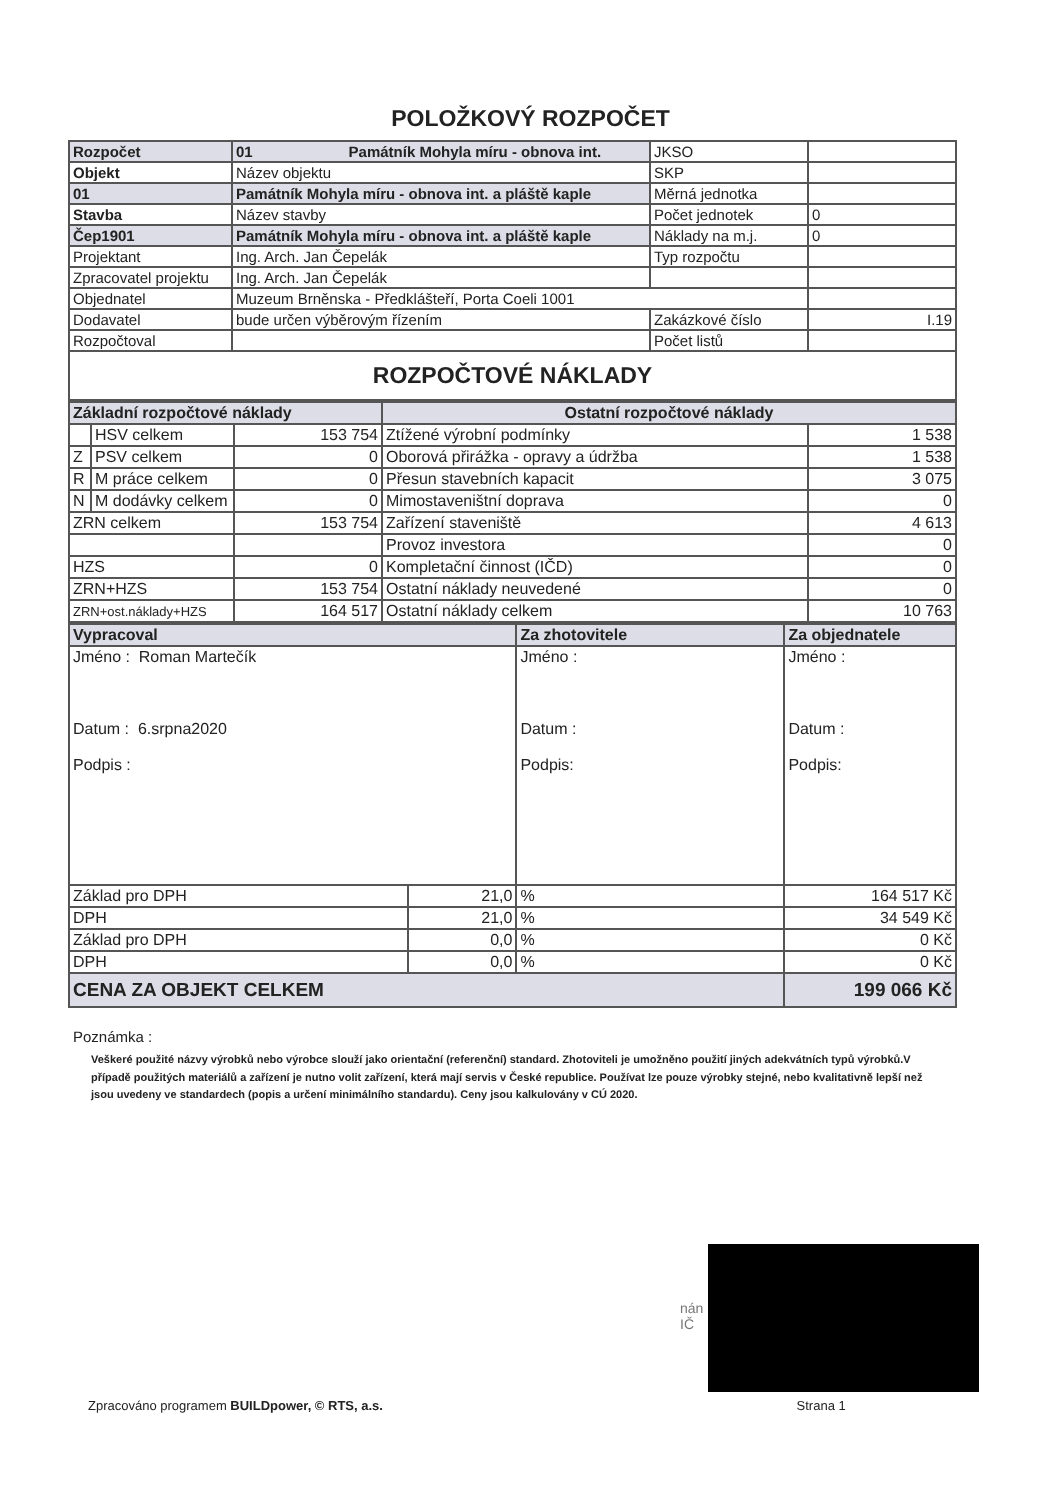POLOŽKOVÝ ROZPOČET
| Rozpočet | 01 Památník Mohyla míru - obnova int. | JKSO | |
| Objekt | Název objektu | SKP | |
| 01 | Památník Mohyla míru - obnova int. a pláště kaple | Měrná jednotka | |
| Stavba | Název stavby | Počet jednotek | 0 |
| Čep1901 | Památník Mohyla míru - obnova int. a pláště kaple | Náklady na m.j. | 0 |
| Projektant | Ing. Arch. Jan Čepelák | Typ rozpočtu | |
| Zpracovatel projektu | Ing. Arch. Jan Čepelák | | |
| Objednatel | Muzeum Brněnska - Předklášteří, Porta Coeli 1001 | | |
| Dodavatel | bude určen výběrovým řízením | Zakázkové číslo | I.19 |
| Rozpočtoval | | Počet listů | |
| ROZPOČTOVÉ NÁKLADY | | | |
| Základní rozpočtové náklady | | | Ostatní rozpočtové náklady | |
| --- | --- | --- | --- | --- |
| | HSV celkem | 153 754 | Ztížené výrobní podmínky | 1 538 |
| Z | PSV celkem | 0 | Oborová přirážka - opravy a údržba | 1 538 |
| R | M práce celkem | 0 | Přesun stavebních kapacit | 3 075 |
| N | M dodávky celkem | 0 | Mimostaveništní doprava | 0 |
| ZRN celkem | | 153 754 | Zařízení staveniště | 4 613 |
| | | | Provoz investora | 0 |
| HZS | | 0 | Kompletační činnost (IČD) | 0 |
| ZRN+HZS | | 153 754 | Ostatní náklady neuvedené | 0 |
| ZRN+ost.náklady+HZS | | 164 517 | Ostatní náklady celkem | 10 763 |
| Vypracoval | | Za zhotovitele | Za objednatele |
| --- | --- | --- | --- |
| Jméno : Roman Martečík Datum : 6.srpna2020 Podpis : | | Jméno : Datum : Podpis: | Jméno : Datum : Podpis: |
| Základ pro DPH | 21,0 | % | 164 517 Kč |
| DPH | 21,0 | % | 34 549 Kč |
| Základ pro DPH | 0,0 | % | 0 Kč |
| DPH | 0,0 | % | 0 Kč |
| CENA ZA OBJEKT CELKEM | | | 199 066 Kč |
Poznámka :
Veškeré použité názvy výrobků nebo výrobce slouží jako orientační (referenční) standard. Zhotoviteli je umožněno použití jiných adekvátních typů výrobků.V případě použitých materiálů a zařízení je nutno volit zařízení, která mají servis v České republice. Používat lze pouze výrobky stejné, nebo kvalitativně lepší než jsou uvedeny ve standardech (popis a určení minimálního standardu). Ceny jsou kalkulovány v CÚ 2020.
nán
IČ
Zpracováno programem BUILDpower, © RTS, a.s. Strana 1